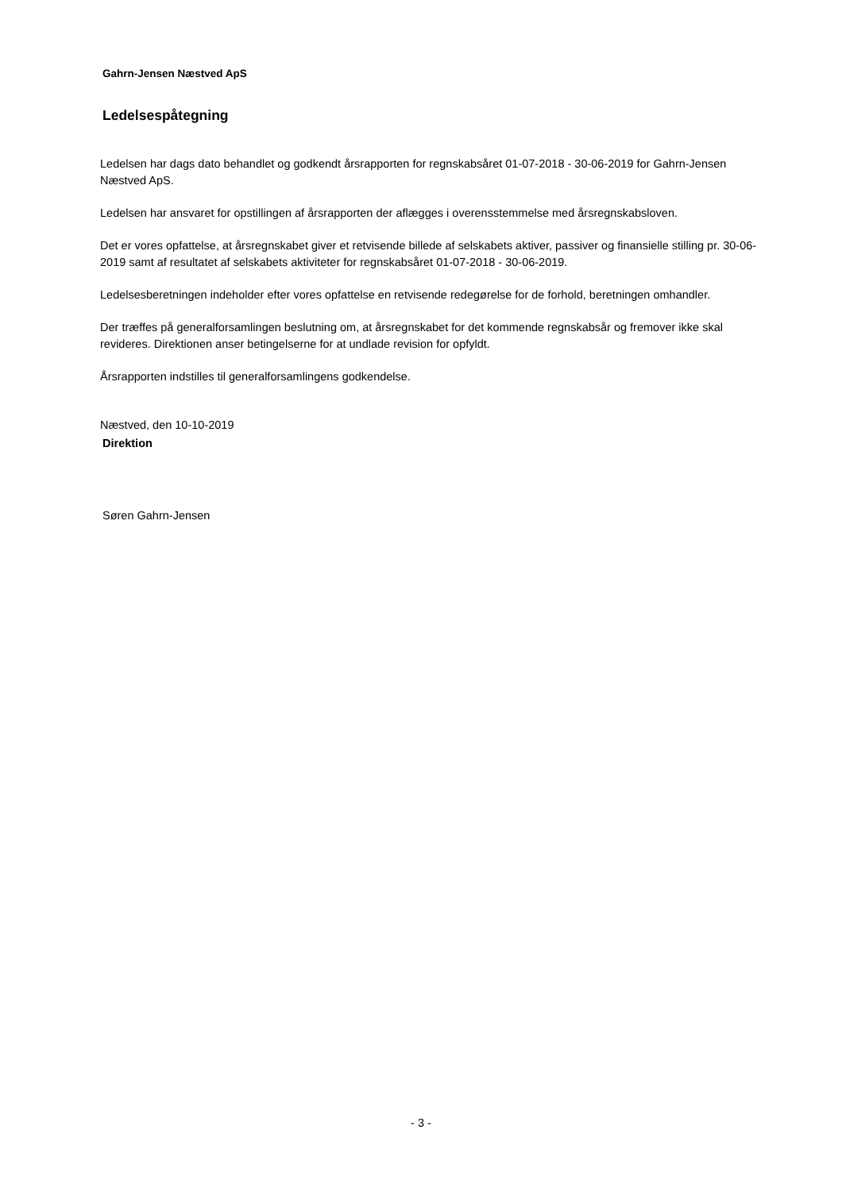Gahrn-Jensen Næstved ApS
Ledelsespåtegning
Ledelsen har dags dato behandlet og godkendt årsrapporten for regnskabsåret 01-07-2018 - 30-06-2019 for Gahrn-Jensen Næstved ApS.
Ledelsen har ansvaret for opstillingen af årsrapporten der aflægges i overensstemmelse med årsregnskabsloven.
Det er vores opfattelse, at årsregnskabet giver et retvisende billede af selskabets aktiver, passiver og finansielle stilling pr. 30-06-2019 samt af resultatet af selskabets aktiviteter for regnskabsåret 01-07-2018 - 30-06-2019.
Ledelsesberetningen indeholder efter vores opfattelse en retvisende redegørelse for de forhold, beretningen omhandler.
Der træffes på generalforsamlingen beslutning om, at årsregnskabet for det kommende regnskabsår og fremover ikke skal revideres. Direktionen anser betingelserne for at undlade revision for opfyldt.
Årsrapporten indstilles til generalforsamlingens godkendelse.
Næstved, den 10-10-2019
Direktion
Søren Gahrn-Jensen
- 3 -